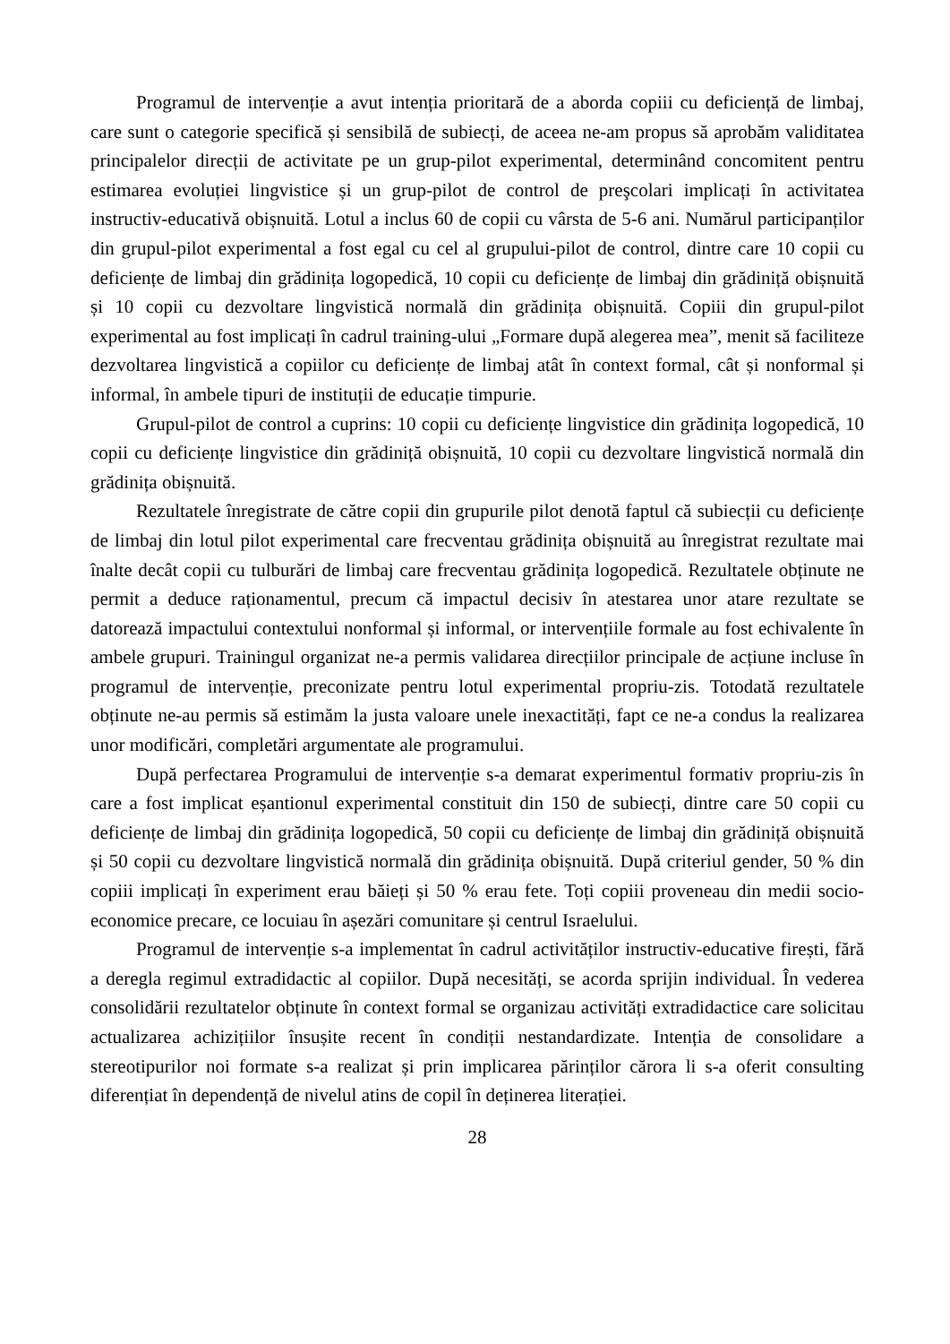Programul de intervenție a avut intenția prioritară de a aborda copiii cu deficiență de limbaj, care sunt o categorie specifică și sensibilă de subiecți, de aceea ne-am propus să aprobăm validitatea principalelor direcții de activitate pe un grup-pilot experimental, determinând concomitent pentru estimarea evoluției lingvistice și un grup-pilot de control de preşcolari implicați în activitatea instructiv-educativă obișnuită. Lotul a inclus 60 de copii cu vârsta de 5-6 ani. Numărul participanților din grupul-pilot experimental a fost egal cu cel al grupului-pilot de control, dintre care 10 copii cu deficiențe de limbaj din grădinița logopedică, 10 copii cu deficiențe de limbaj din grădiniță obișnuită și 10 copii cu dezvoltare lingvistică normală din grădinița obișnuită. Copiii din grupul-pilot experimental au fost implicați în cadrul training-ului „Formare după alegerea mea”, menit să faciliteze dezvoltarea lingvistică a copiilor cu deficiențe de limbaj atât în context formal, cât și nonformal și informal, în ambele tipuri de instituții de educație timpurie.
Grupul-pilot de control a cuprins: 10 copii cu deficiențe lingvistice din grădinița logopedică, 10 copii cu deficiențe lingvistice din grădiniță obișnuită, 10 copii cu dezvoltare lingvistică normală din grădinița obișnuită.
Rezultatele înregistrate de către copii din grupurile pilot denotă faptul că subiecții cu deficiențe de limbaj din lotul pilot experimental care frecventau grădinița obișnuită au înregistrat rezultate mai înalte decât copii cu tulburări de limbaj care frecventau grădinița logopedică. Rezultatele obținute ne permit a deduce raționamentul, precum că impactul decisiv în atestarea unor atare rezultate se datorează impactului contextului nonformal și informal, or intervențiile formale au fost echivalente în ambele grupuri. Trainingul organizat ne-a permis validarea direcțiilor principale de acțiune incluse în programul de intervenție, preconizate pentru lotul experimental propriu-zis. Totodată rezultatele obținute ne-au permis să estimăm la justa valoare unele inexactități, fapt ce ne-a condus la realizarea unor modificări, completări argumentate ale programului.
După perfectarea Programului de intervenție s-a demarat experimentul formativ propriu-zis în care a fost implicat eșantionul experimental constituit din 150 de subiecți, dintre care 50 copii cu deficiențe de limbaj din grădinița logopedică, 50 copii cu deficiențe de limbaj din grădiniță obișnuită și 50 copii cu dezvoltare lingvistică normală din grădinița obișnuită. După criteriul gender, 50 % din copiii implicați în experiment erau băieți și 50 % erau fete. Toți copiii proveneau din medii socio-economice precare, ce locuiau în așezări comunitare și centrul Israelului.
Programul de intervenție s-a implementat în cadrul activităților instructiv-educative firești, fără a deregla regimul extradidactic al copiilor. După necesități, se acorda sprijin individual. În vederea consolidării rezultatelor obținute în context formal se organizau activități extradidactice care solicitau actualizarea achizițiilor însușite recent în condiții nestandardizate. Intenția de consolidare a stereotipurilor noi formate s-a realizat și prin implicarea părinților cărora li s-a oferit consulting diferențiat în dependență de nivelul atins de copil în deținerea literației.
28